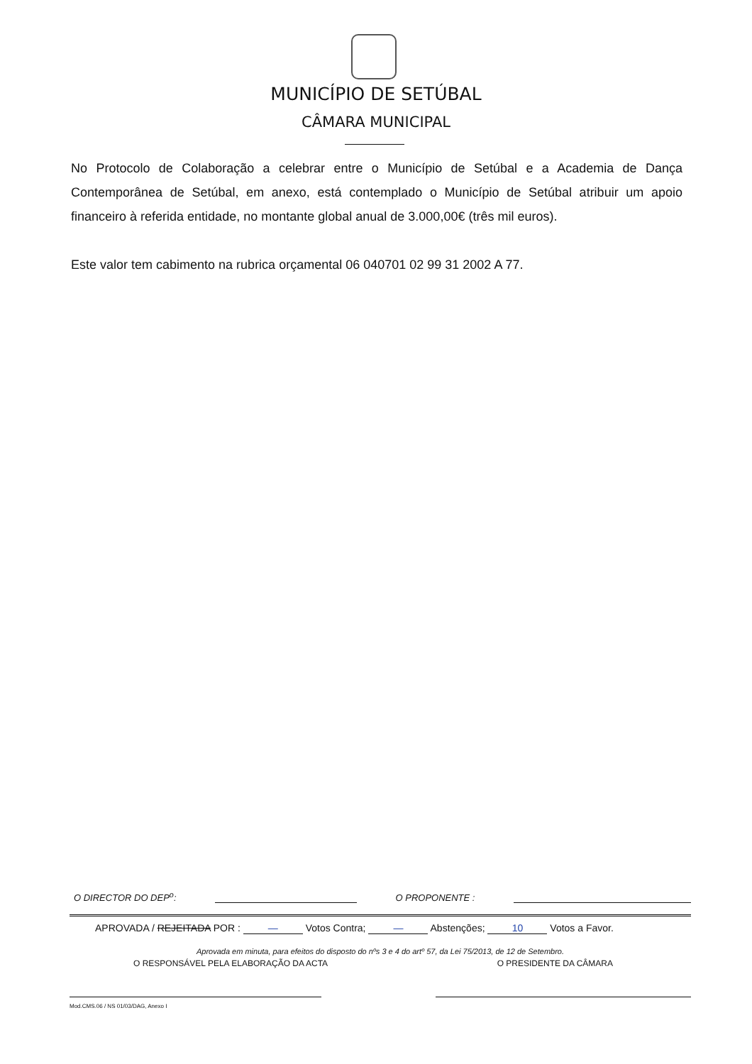MUNICÍPIO DE SETÚBAL
CÂMARA MUNICIPAL
No Protocolo de Colaboração a celebrar entre o Município de Setúbal e a Academia de Dança Contemporânea de Setúbal, em anexo, está contemplado o Município de Setúbal atribuir um apoio financeiro à referida entidade, no montante global anual de 3.000,00€ (três mil euros).
Este valor tem cabimento na rubrica orçamental 06 040701 02 99 31 2002 A 77.
O DIRECTOR DO DEP<sup>o</sup>: O PROPONENTE :
APROVADA / REJEITADA POR : — Votos Contra; — Abstenções; 10 Votos a Favor.
Aprovada em minuta, para efeitos do disposto do nºs 3 e 4 do artº 57, da Lei 75/2013, de 12 de Setembro.
O RESPONSÁVEL PELA ELABORAÇÃO DA ACTA O PRESIDENTE DA CÂMARA
Mod.CMS.06 / NS 01/03/DAG, Anexo I